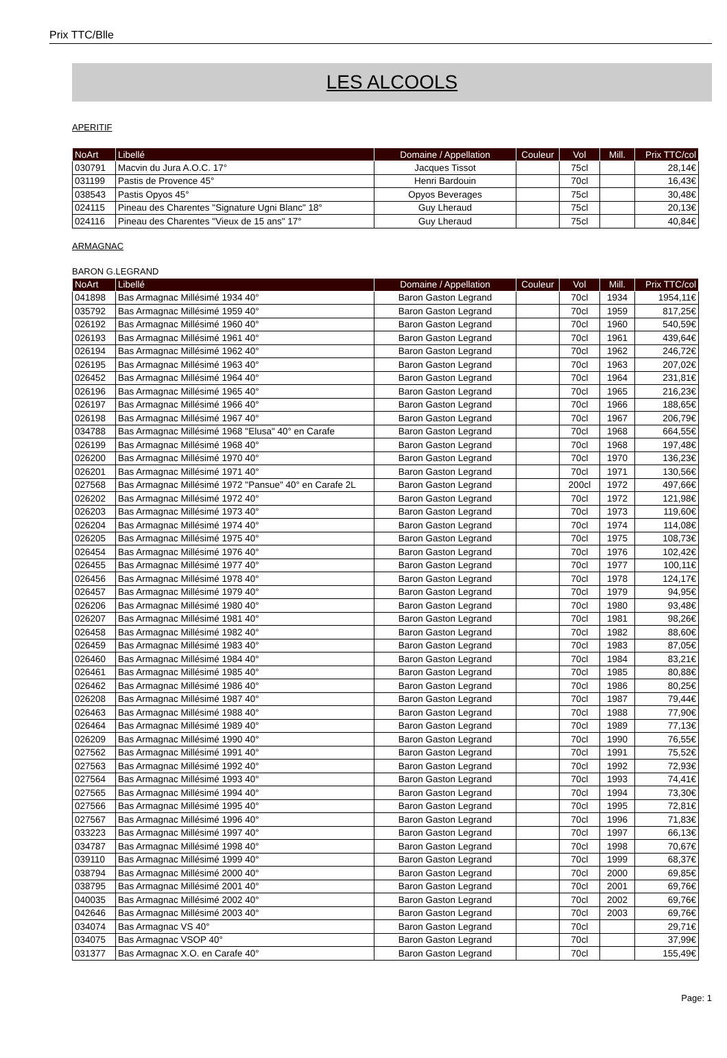Prix TTC/Blle
LES ALCOOLS
APERITIF
| NoArt | Libellé | Domaine / Appellation | Couleur | Vol | Mill. | Prix TTC/col |
| --- | --- | --- | --- | --- | --- | --- |
| 030791 | Macvin du Jura A.O.C. 17° | Jacques Tissot | | 75cl | | 28,14€ |
| 031199 | Pastis de Provence 45° | Henri Bardouin | | 70cl | | 16,43€ |
| 038543 | Pastis Opyos 45° | Opyos Beverages | | 75cl | | 30,48€ |
| 024115 | Pineau des Charentes "Signature Ugni Blanc" 18° | Guy Lheraud | | 75cl | | 20,13€ |
| 024116 | Pineau des Charentes "Vieux de 15 ans" 17° | Guy Lheraud | | 75cl | | 40,84€ |
ARMAGNAC
BARON G.LEGRAND
| NoArt | Libellé | Domaine / Appellation | Couleur | Vol | Mill. | Prix TTC/col |
| --- | --- | --- | --- | --- | --- | --- |
| 041898 | Bas Armagnac Millésimé 1934 40° | Baron Gaston Legrand | | 70cl | 1934 | 1954,11€ |
| 035792 | Bas Armagnac Millésimé 1959 40° | Baron Gaston Legrand | | 70cl | 1959 | 817,25€ |
| 026192 | Bas Armagnac Millésimé 1960 40° | Baron Gaston Legrand | | 70cl | 1960 | 540,59€ |
| 026193 | Bas Armagnac Millésimé 1961 40° | Baron Gaston Legrand | | 70cl | 1961 | 439,64€ |
| 026194 | Bas Armagnac Millésimé 1962 40° | Baron Gaston Legrand | | 70cl | 1962 | 246,72€ |
| 026195 | Bas Armagnac Millésimé 1963 40° | Baron Gaston Legrand | | 70cl | 1963 | 207,02€ |
| 026452 | Bas Armagnac Millésimé 1964 40° | Baron Gaston Legrand | | 70cl | 1964 | 231,81€ |
| 026196 | Bas Armagnac Millésimé 1965 40° | Baron Gaston Legrand | | 70cl | 1965 | 216,23€ |
| 026197 | Bas Armagnac Millésimé 1966 40° | Baron Gaston Legrand | | 70cl | 1966 | 188,65€ |
| 026198 | Bas Armagnac Millésimé 1967 40° | Baron Gaston Legrand | | 70cl | 1967 | 206,79€ |
| 034788 | Bas Armagnac Millésimé 1968 "Elusa" 40° en Carafe | Baron Gaston Legrand | | 70cl | 1968 | 664,55€ |
| 026199 | Bas Armagnac Millésimé 1968 40° | Baron Gaston Legrand | | 70cl | 1968 | 197,48€ |
| 026200 | Bas Armagnac Millésimé 1970 40° | Baron Gaston Legrand | | 70cl | 1970 | 136,23€ |
| 026201 | Bas Armagnac Millésimé 1971 40° | Baron Gaston Legrand | | 70cl | 1971 | 130,56€ |
| 027568 | Bas Armagnac Millésimé 1972 "Pansue" 40° en Carafe 2L | Baron Gaston Legrand | | 200cl | 1972 | 497,66€ |
| 026202 | Bas Armagnac Millésimé 1972 40° | Baron Gaston Legrand | | 70cl | 1972 | 121,98€ |
| 026203 | Bas Armagnac Millésimé 1973 40° | Baron Gaston Legrand | | 70cl | 1973 | 119,60€ |
| 026204 | Bas Armagnac Millésimé 1974 40° | Baron Gaston Legrand | | 70cl | 1974 | 114,08€ |
| 026205 | Bas Armagnac Millésimé 1975 40° | Baron Gaston Legrand | | 70cl | 1975 | 108,73€ |
| 026454 | Bas Armagnac Millésimé 1976 40° | Baron Gaston Legrand | | 70cl | 1976 | 102,42€ |
| 026455 | Bas Armagnac Millésimé 1977 40° | Baron Gaston Legrand | | 70cl | 1977 | 100,11€ |
| 026456 | Bas Armagnac Millésimé 1978 40° | Baron Gaston Legrand | | 70cl | 1978 | 124,17€ |
| 026457 | Bas Armagnac Millésimé 1979 40° | Baron Gaston Legrand | | 70cl | 1979 | 94,95€ |
| 026206 | Bas Armagnac Millésimé 1980 40° | Baron Gaston Legrand | | 70cl | 1980 | 93,48€ |
| 026207 | Bas Armagnac Millésimé 1981 40° | Baron Gaston Legrand | | 70cl | 1981 | 98,26€ |
| 026458 | Bas Armagnac Millésimé 1982 40° | Baron Gaston Legrand | | 70cl | 1982 | 88,60€ |
| 026459 | Bas Armagnac Millésimé 1983 40° | Baron Gaston Legrand | | 70cl | 1983 | 87,05€ |
| 026460 | Bas Armagnac Millésimé 1984 40° | Baron Gaston Legrand | | 70cl | 1984 | 83,21€ |
| 026461 | Bas Armagnac Millésimé 1985 40° | Baron Gaston Legrand | | 70cl | 1985 | 80,88€ |
| 026462 | Bas Armagnac Millésimé 1986 40° | Baron Gaston Legrand | | 70cl | 1986 | 80,25€ |
| 026208 | Bas Armagnac Millésimé 1987 40° | Baron Gaston Legrand | | 70cl | 1987 | 79,44€ |
| 026463 | Bas Armagnac Millésimé 1988 40° | Baron Gaston Legrand | | 70cl | 1988 | 77,90€ |
| 026464 | Bas Armagnac Millésimé 1989 40° | Baron Gaston Legrand | | 70cl | 1989 | 77,13€ |
| 026209 | Bas Armagnac Millésimé 1990 40° | Baron Gaston Legrand | | 70cl | 1990 | 76,55€ |
| 027562 | Bas Armagnac Millésimé 1991 40° | Baron Gaston Legrand | | 70cl | 1991 | 75,52€ |
| 027563 | Bas Armagnac Millésimé 1992 40° | Baron Gaston Legrand | | 70cl | 1992 | 72,93€ |
| 027564 | Bas Armagnac Millésimé 1993 40° | Baron Gaston Legrand | | 70cl | 1993 | 74,41€ |
| 027565 | Bas Armagnac Millésimé 1994 40° | Baron Gaston Legrand | | 70cl | 1994 | 73,30€ |
| 027566 | Bas Armagnac Millésimé 1995 40° | Baron Gaston Legrand | | 70cl | 1995 | 72,81€ |
| 027567 | Bas Armagnac Millésimé 1996 40° | Baron Gaston Legrand | | 70cl | 1996 | 71,83€ |
| 033223 | Bas Armagnac Millésimé 1997 40° | Baron Gaston Legrand | | 70cl | 1997 | 66,13€ |
| 034787 | Bas Armagnac Millésimé 1998 40° | Baron Gaston Legrand | | 70cl | 1998 | 70,67€ |
| 039110 | Bas Armagnac Millésimé 1999 40° | Baron Gaston Legrand | | 70cl | 1999 | 68,37€ |
| 038794 | Bas Armagnac Millésimé 2000 40° | Baron Gaston Legrand | | 70cl | 2000 | 69,85€ |
| 038795 | Bas Armagnac Millésimé 2001 40° | Baron Gaston Legrand | | 70cl | 2001 | 69,76€ |
| 040035 | Bas Armagnac Millésimé 2002 40° | Baron Gaston Legrand | | 70cl | 2002 | 69,76€ |
| 042646 | Bas Armagnac Millésimé 2003 40° | Baron Gaston Legrand | | 70cl | 2003 | 69,76€ |
| 034074 | Bas Armagnac VS 40° | Baron Gaston Legrand | | 70cl | | 29,71€ |
| 034075 | Bas Armagnac VSOP 40° | Baron Gaston Legrand | | 70cl | | 37,99€ |
| 031377 | Bas Armagnac X.O. en Carafe 40° | Baron Gaston Legrand | | 70cl | | 155,49€ |
Page: 1